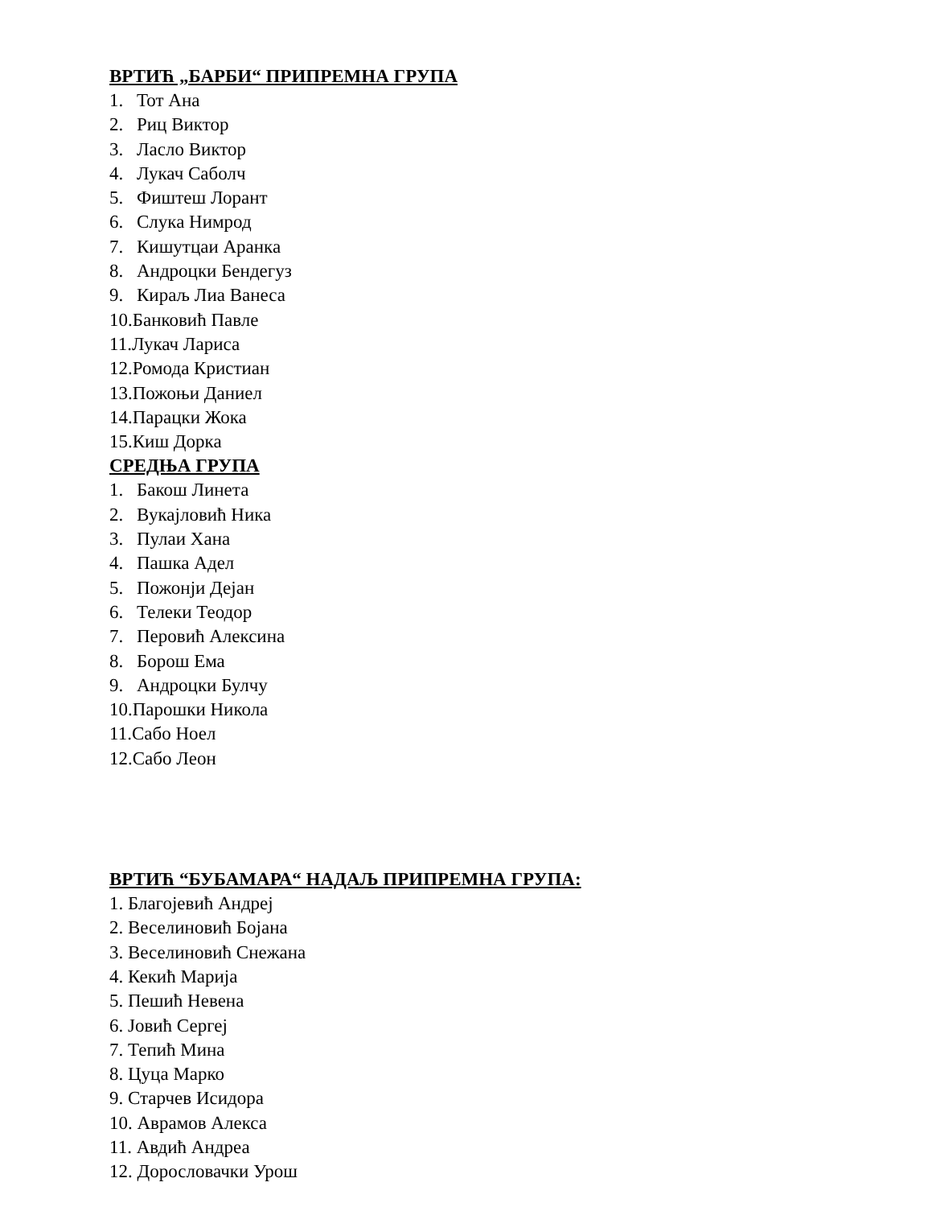ВРТИЋ „БАРБИ“ ПРИПРЕМНА ГРУПА
1. Тот Ана
2. Риц Виктор
3. Ласло Виктор
4. Лукач Саболч
5. Фиштеш Лорант
6. Слука Нимрод
7. Кишутцаи Аранка
8. Андроцки Бендегуз
9. Кираљ Лиа Ванеса
10.Банковић Павле
11.Лукач Лариса
12.Ромода Кристиан
13.Пожоњи Даниел
14.Парацки Жока
15.Киш Дорка
СРЕДЊА ГРУПА
1. Бакош Линета
2. Вукајловић Ника
3. Пулаи Хана
4. Пашка Адел
5. Пожонји Дејан
6. Телеки Теодор
7. Перовић Алексина
8. Борош Ема
9. Андроцки Булчу
10.Парошки Никола
11.Сабо Ноел
12.Сабо Леон
ВРТИЋ “БУБАМАРА“ НАДАЉ ПРИПРЕМНА ГРУПА:
1. Благојевић Андреј
2. Веселиновић Бојана
3. Веселиновић Снежана
4. Кекић Марија
5. Пешић Невена
6. Јовић Сергеј
7. Тепић Мина
8. Цуца Марко
9. Старчев Исидора
10. Аврамов Алекса
11. Авдић Андреа
12. Дорословачки Урош